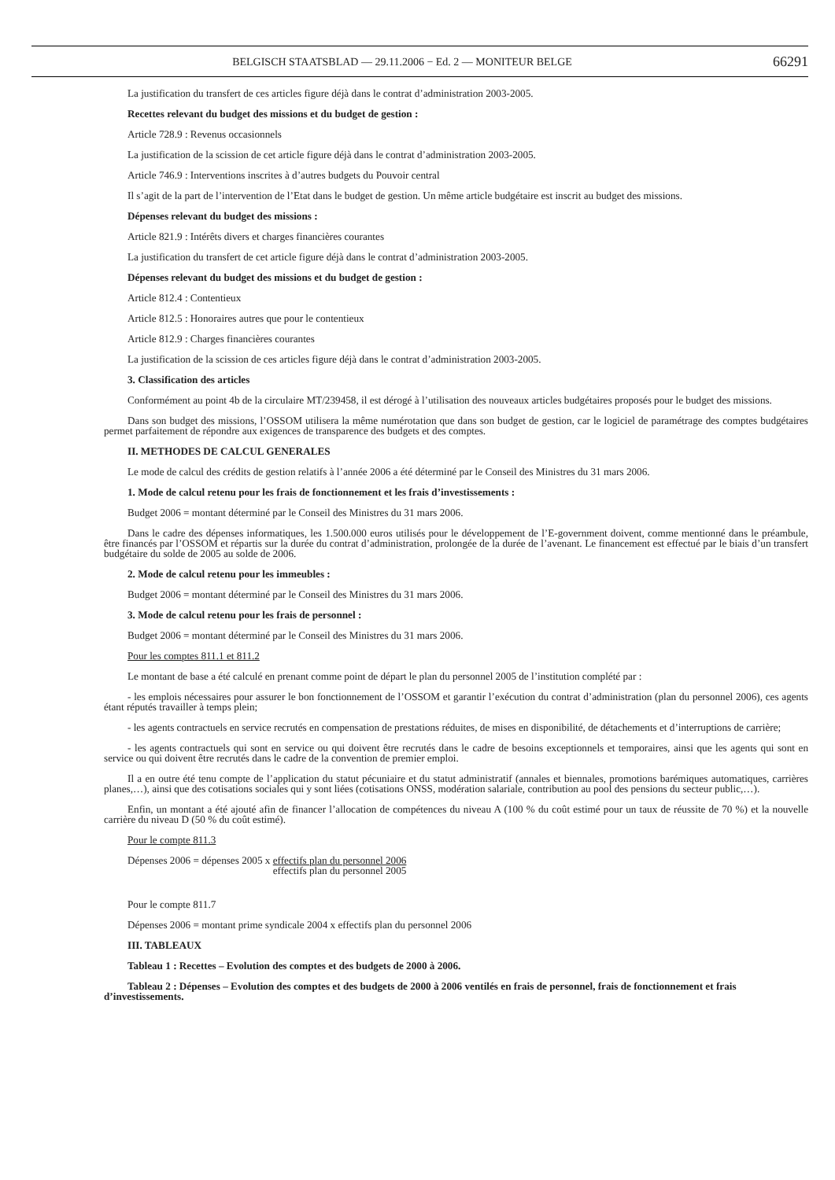BELGISCH STAATSBLAD — 29.11.2006 − Ed. 2 — MONITEUR BELGE 66291
La justification du transfert de ces articles figure déjà dans le contrat d’administration 2003-2005.
Recettes relevant du budget des missions et du budget de gestion :
Article 728.9 : Revenus occasionnels
La justification de la scission de cet article figure déjà dans le contrat d’administration 2003-2005.
Article 746.9 : Interventions inscrites à d’autres budgets du Pouvoir central
Il s’agit de la part de l’intervention de l’Etat dans le budget de gestion. Un même article budgétaire est inscrit au budget des missions.
Dépenses relevant du budget des missions :
Article 821.9 : Intérêts divers et charges financières courantes
La justification du transfert de cet article figure déjà dans le contrat d’administration 2003-2005.
Dépenses relevant du budget des missions et du budget de gestion :
Article 812.4 : Contentieux
Article 812.5 : Honoraires autres que pour le contentieux
Article 812.9 : Charges financières courantes
La justification de la scission de ces articles figure déjà dans le contrat d’administration 2003-2005.
3. Classification des articles
Conformément au point 4b de la circulaire MT/239458, il est dérogé à l’utilisation des nouveaux articles budgétaires proposés pour le budget des missions.
Dans son budget des missions, l’OSSOM utilisera la même numérotation que dans son budget de gestion, car le logiciel de paramétrage des comptes budgétaires permet parfaitement de répondre aux exigences de transparence des budgets et des comptes.
II. METHODES DE CALCUL GENERALES
Le mode de calcul des crédits de gestion relatifs à l’année 2006 a été déterminé par le Conseil des Ministres du 31 mars 2006.
1. Mode de calcul retenu pour les frais de fonctionnement et les frais d’investissements :
Budget 2006 = montant déterminé par le Conseil des Ministres du 31 mars 2006.
Dans le cadre des dépenses informatiques, les 1.500.000 euros utilisés pour le développement de l’E-government doivent, comme mentionné dans le préambule, être financés par l’OSSOM et répartis sur la durée du contrat d’administration, prolongée de la durée de l’avenant. Le financement est effectué par le biais d’un transfert budgétaire du solde de 2005 au solde de 2006.
2. Mode de calcul retenu pour les immeubles :
Budget 2006 = montant déterminé par le Conseil des Ministres du 31 mars 2006.
3. Mode de calcul retenu pour les frais de personnel :
Budget 2006 = montant déterminé par le Conseil des Ministres du 31 mars 2006.
Pour les comptes 811.1 et 811.2
Le montant de base a été calculé en prenant comme point de départ le plan du personnel 2005 de l’institution complété par :
- les emplois nécessaires pour assurer le bon fonctionnement de l’OSSOM et garantir l’exécution du contrat d’administration (plan du personnel 2006), ces agents étant réputés travailler à temps plein;
- les agents contractuels en service recrutés en compensation de prestations réduites, de mises en disponibilité, de détachements et d’interruptions de carrière;
- les agents contractuels qui sont en service ou qui doivent être recrutés dans le cadre de besoins exceptionnels et temporaires, ainsi que les agents qui sont en service ou qui doivent être recrutés dans le cadre de la convention de premier emploi.
Il a en outre été tenu compte de l’application du statut pécuniaire et du statut administratif (annales et biennales, promotions barémiques automatiques, carrières planes,…), ainsi que des cotisations sociales qui y sont liées (cotisations ONSS, modération salariale, contribution au pool des pensions du secteur public,…).
Enfin, un montant a été ajouté afin de financer l’allocation de compétences du niveau A (100 % du coût estimé pour un taux de réussite de 70 %) et la nouvelle carrière du niveau D (50 % du coût estimé).
Pour le compte 811.3
Dépenses 2006 = dépenses 2005 x effectifs plan du personnel 2006
effectifs plan du personnel 2005
Pour le compte 811.7
Dépenses 2006 = montant prime syndicale 2004 x effectifs plan du personnel 2006
III. TABLEAUX
Tableau 1 : Recettes – Evolution des comptes et des budgets de 2000 à 2006.
Tableau 2 : Dépenses – Evolution des comptes et des budgets de 2000 à 2006 ventilés en frais de personnel, frais de fonctionnement et frais d’investissements.